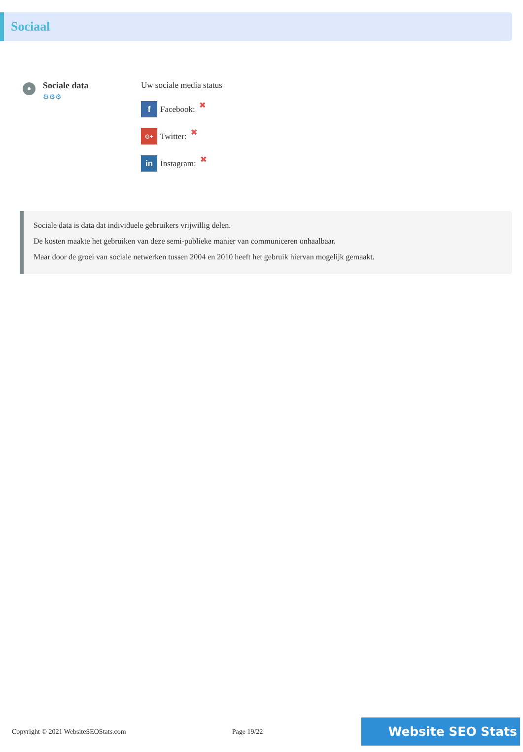Sociaal
Sociale data
⚙⚙⚙
Uw sociale media status
f Facebook: ✖
G+ Twitter: ✖
in Instagram: ✖
Sociale data is data dat individuele gebruikers vrijwillig delen.
De kosten maakte het gebruiken van deze semi-publieke manier van communiceren onhaalbaar.
Maar door de groei van sociale netwerken tussen 2004 en 2010 heeft het gebruik hiervan mogelijk gemaakt.
Copyright © 2021 WebsiteSEOStats.com Page 19/22 Website SEO Stats